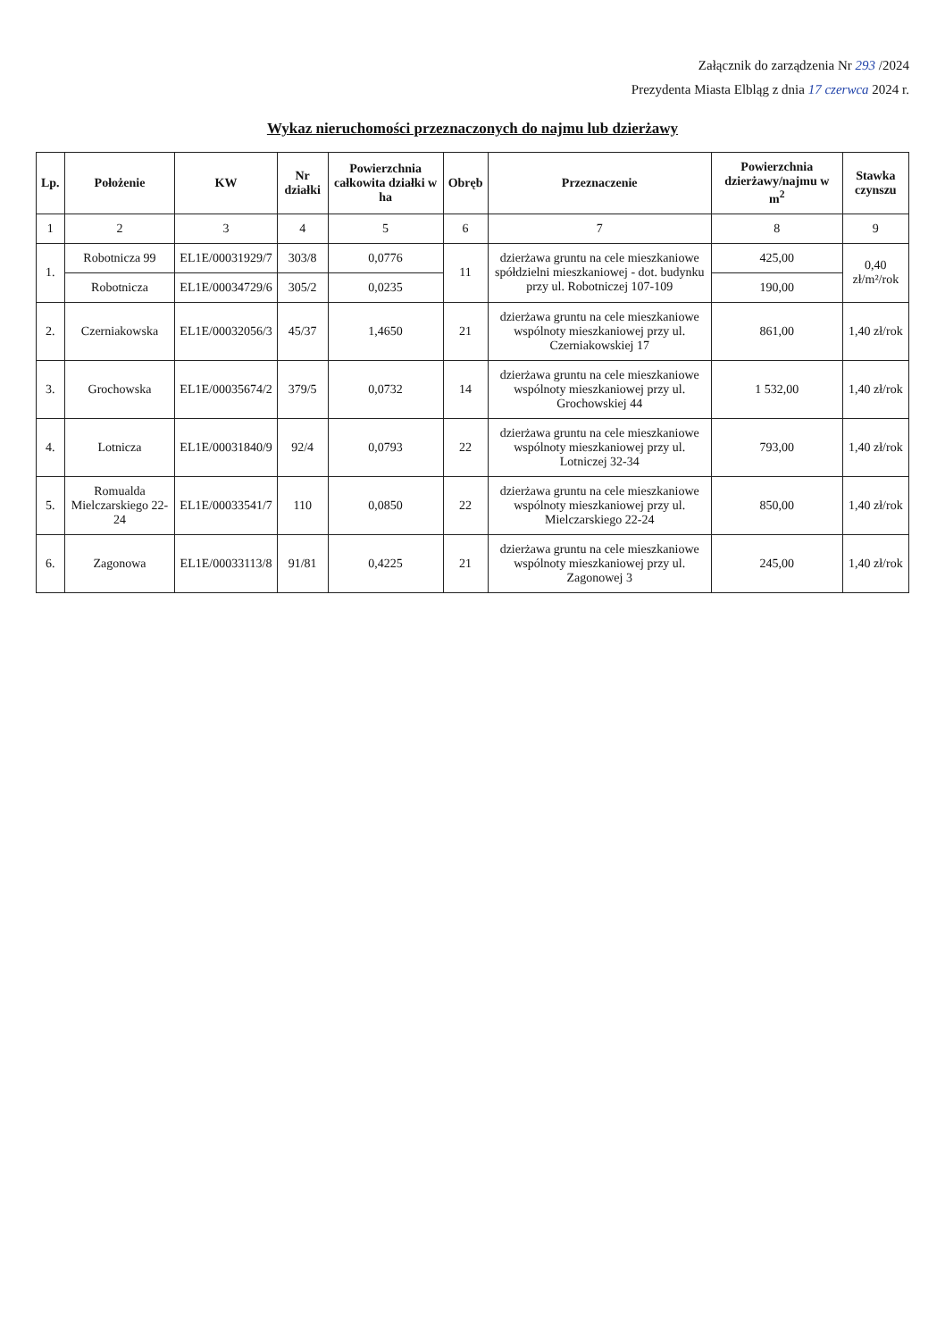Załącznik do zarządzenia Nr 293 /2024
Prezydenta Miasta Elbląg z dnia 17 czerwca 2024 r.
Wykaz nieruchomości przeznaczonych do najmu lub dzierżawy
| Lp. | Położenie | KW | Nr działki | Powierzchnia całkowita działki w ha | Obręb | Przeznaczenie | Powierzchnia dzierżawy/najmu w m<sup>2</sup> | Stawka czynszu |
| --- | --- | --- | --- | --- | --- | --- | --- | --- |
| 1 | 2 | 3 | 4 | 5 | 6 | 7 | 8 | 9 |
| 1. | Robotnicza 99 | EL1E/00031929/7 | 303/8 | 0,0776 | 11 | dzierżawa gruntu na cele mieszkaniowe spółdzielni mieszkaniowej - dot. budynku przy ul. Robotniczej 107-109 | 425,00 | 0,40 zł/m²/rok |
| | Robotnicza | EL1E/00034729/6 | 305/2 | 0,0235 | | | 190,00 | |
| 2. | Czerniakowska | EL1E/00032056/3 | 45/37 | 1,4650 | 21 | dzierżawa gruntu na cele mieszkaniowe wspólnoty mieszkaniowej przy ul. Czerniakowskiej 17 | 861,00 | 1,40 zł/rok |
| 3. | Grochowska | EL1E/00035674/2 | 379/5 | 0,0732 | 14 | dzierżawa gruntu na cele mieszkaniowe wspólnoty mieszkaniowej przy ul. Grochowskiej 44 | 1 532,00 | 1,40 zł/rok |
| 4. | Lotnicza | EL1E/00031840/9 | 92/4 | 0,0793 | 22 | dzierżawa gruntu na cele mieszkaniowe wspólnoty mieszkaniowej przy ul. Lotniczej 32-34 | 793,00 | 1,40 zł/rok |
| 5. | Romualda Mielczarskiego 22-24 | EL1E/00033541/7 | 110 | 0,0850 | 22 | dzierżawa gruntu na cele mieszkaniowe wspólnoty mieszkaniowej przy ul. Mielczarskiego 22-24 | 850,00 | 1,40 zł/rok |
| 6. | Zagonowa | EL1E/00033113/8 | 91/81 | 0,4225 | 21 | dzierżawa gruntu na cele mieszkaniowe wspólnoty mieszkaniowej przy ul. Zagonowej 3 | 245,00 | 1,40 zł/rok |